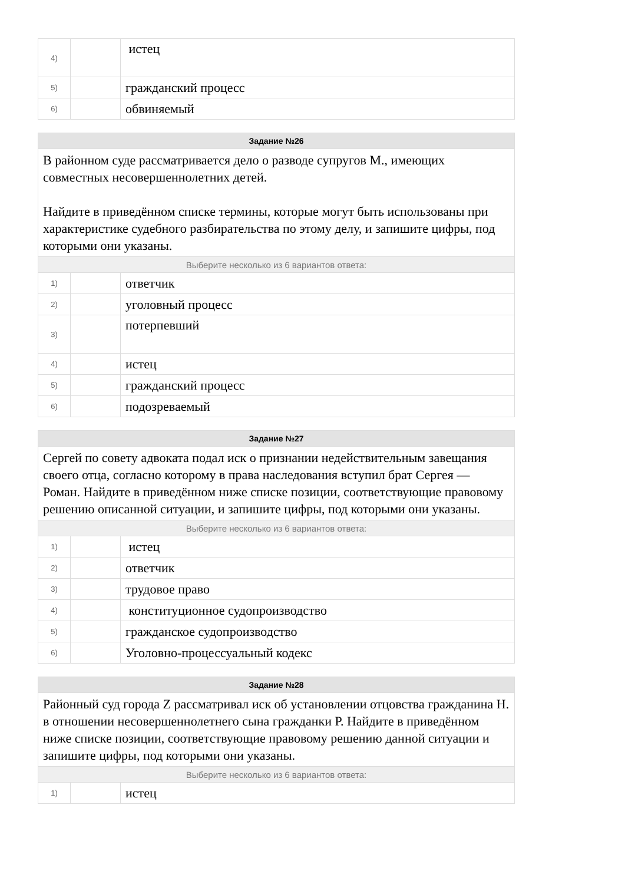| 4) | | истец |
| 5) | | гражданский процесс |
| 6) | | обвиняемый |
| Задание №26 | | |
| --- | --- | --- |
| В районном суде рассматривается дело о разводе супругов М., имеющих совместных несовершеннолетних детей. Найдите в приведённом списке термины, которые могут быть использованы при характеристике судебного разбирательства по этому делу, и запишите цифры, под которыми они указаны. | | |
| Выберите несколько из 6 вариантов ответа: | | |
| 1) | | ответчик |
| 2) | | уголовный процесс |
| 3) | | потерпевший |
| 4) | | истец |
| 5) | | гражданский процесс |
| 6) | | подозреваемый |
| Задание №27 | | |
| --- | --- | --- |
| Сергей по совету адвоката подал иск о признании недействительным завещания своего отца, согласно которому в права наследования вступил брат Сергея — Роман. Найдите в приведённом ниже списке позиции, соответствующие правовому решению описанной ситуации, и запишите цифры, под которыми они указаны. | | |
| Выберите несколько из 6 вариантов ответа: | | |
| 1) | | истец |
| 2) | | ответчик |
| 3) | | трудовое право |
| 4) | | конституционное судопроизводство |
| 5) | | гражданское судопроизводство |
| 6) | | Уголовно-процессуальный кодекс |
| Задание №28 | | |
| --- | --- | --- |
| Районный суд города Z рассматривал иск об установлении отцовства гражданина Н. в отношении несовершеннолетнего сына гражданки Р. Найдите в приведённом ниже списке позиции, соответствующие правовому решению данной ситуации и запишите цифры, под которыми они указаны. | | |
| Выберите несколько из 6 вариантов ответа: | | |
| 1) | | истец |